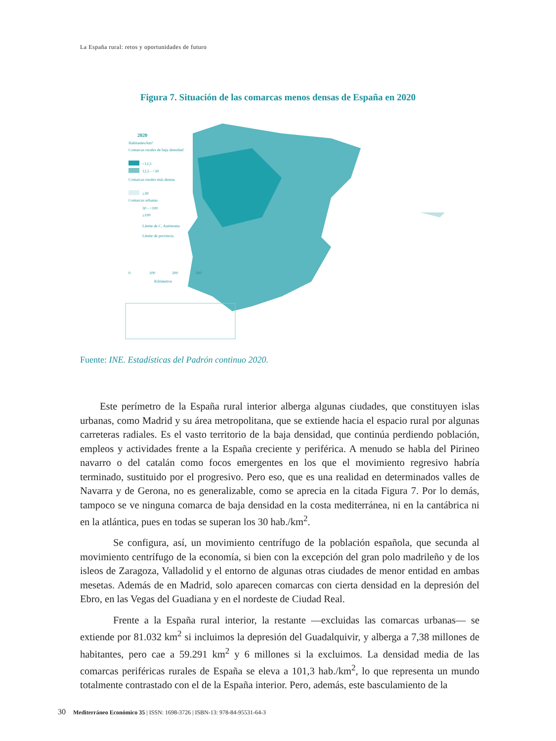La España rural: retos y oportunidades de futuro
Figura 7. Situación de las comarcas menos densas de España en 2020
2020
Habitantes/km²
Comarcas rurales de baja densidad
<12,5
12,5 - <30
Comarcas rurales más densas
≥30
Comarcas urbanas
30 - <100
≥100
Límite de C. Autónoma
Límite de provincia
0
100
200
300
Kilómetros
Fuente: INE. Estadísticas del Padrón continuo 2020.
Este perímetro de la España rural interior alberga algunas ciudades, que constituyen islas urbanas, como Madrid y su área metropolitana, que se extiende hacia el espacio rural por algunas carreteras radiales. Es el vasto territorio de la baja densidad, que continúa perdiendo población, empleos y actividades frente a la España creciente y periférica. A menudo se habla del Pirineo navarro o del catalán como focos emergentes en los que el movimiento regresivo habría terminado, sustituido por el progresivo. Pero eso, que es una realidad en determinados valles de Navarra y de Gerona, no es generalizable, como se aprecia en la citada Figura 7. Por lo demás, tampoco se ve ninguna comarca de baja densidad en la costa mediterránea, ni en la cantábrica ni en la atlántica, pues en todas se superan los 30 hab./km<sup>2</sup>.
Se configura, así, un movimiento centrífugo de la población española, que secunda al movimiento centrífugo de la economía, si bien con la excepción del gran polo madrileño y de los isleos de Zaragoza, Valladolid y el entorno de algunas otras ciudades de menor entidad en ambas mesetas. Además de en Madrid, solo aparecen comarcas con cierta densidad en la depresión del Ebro, en las Vegas del Guadiana y en el nordeste de Ciudad Real.
Frente a la España rural interior, la restante —excluidas las comarcas urbanas— se extiende por 81.032 km<sup>2</sup> si incluimos la depresión del Guadalquivir, y alberga a 7,38 millones de habitantes, pero cae a 59.291 km<sup>2</sup> y 6 millones si la excluimos. La densidad media de las comarcas periféricas rurales de España se eleva a 101,3 hab./km<sup>2</sup>, lo que representa un mundo totalmente contrastado con el de la España interior. Pero, además, este basculamiento de la
30 Mediterráneo Económico 35 | ISSN: 1698-3726 | ISBN-13: 978-84-95531-64-3